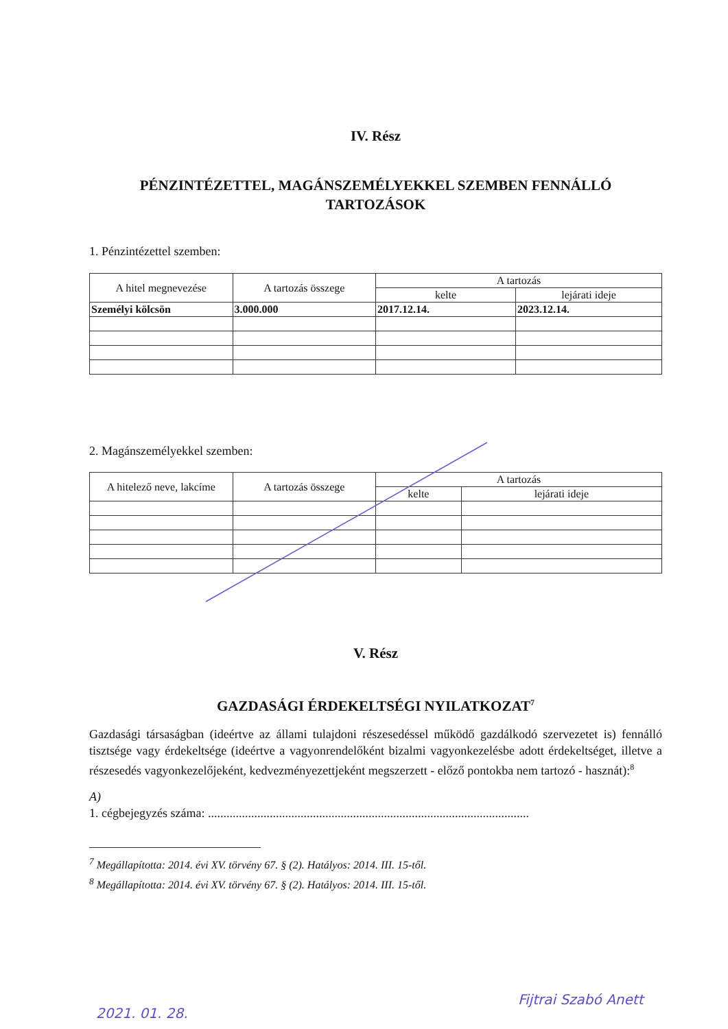IV. Rész
PÉNZINTÉZETTEL, MAGÁNSZEMÉLYEKKEL SZEMBEN FENNÁLLÓ TARTOZÁSOK
1. Pénzintézettel szemben:
| A hitel megnevezése | A tartozás összege | A tartozás | |
| --- | --- | --- | --- |
| | | kelte | lejárati ideje |
| Személyi kölcsön | 3.000.000 | 2017.12.14. | 2023.12.14. |
2. Magánszemélyekkel szemben:
| A hitelező neve, lakcíme | A tartozás összege | A tartozás | |
| --- | --- | --- | --- |
| | | kelte | lejárati ideje |
V. Rész
GAZDASÁGI ÉRDEKELTSÉGI NYILATKOZAT<sup>7</sup>
Gazdasági társaságban (ideértve az állami tulajdoni részesedéssel működő gazdálkodó szervezetet is) fennálló tisztsége vagy érdekeltsége (ideértve a vagyonrendelőként bizalmi vagyonkezelésbe adott érdekeltséget, illetve a részesedés vagyonkezelőjeként, kedvezményezettjeként megszerzett - előző pontokba nem tartozó - hasznát):<sup>8</sup>
A)
1. cégbejegyzés száma: ........................................................................................................
<sup>7</sup> Megállapította: 2014. évi XV. törvény 67. § (2). Hatályos: 2014. III. 15-től.
<sup>8</sup> Megállapította: 2014. évi XV. törvény 67. § (2). Hatályos: 2014. III. 15-től.
2021. 01. 28.
Fijtrai Szabó Anett